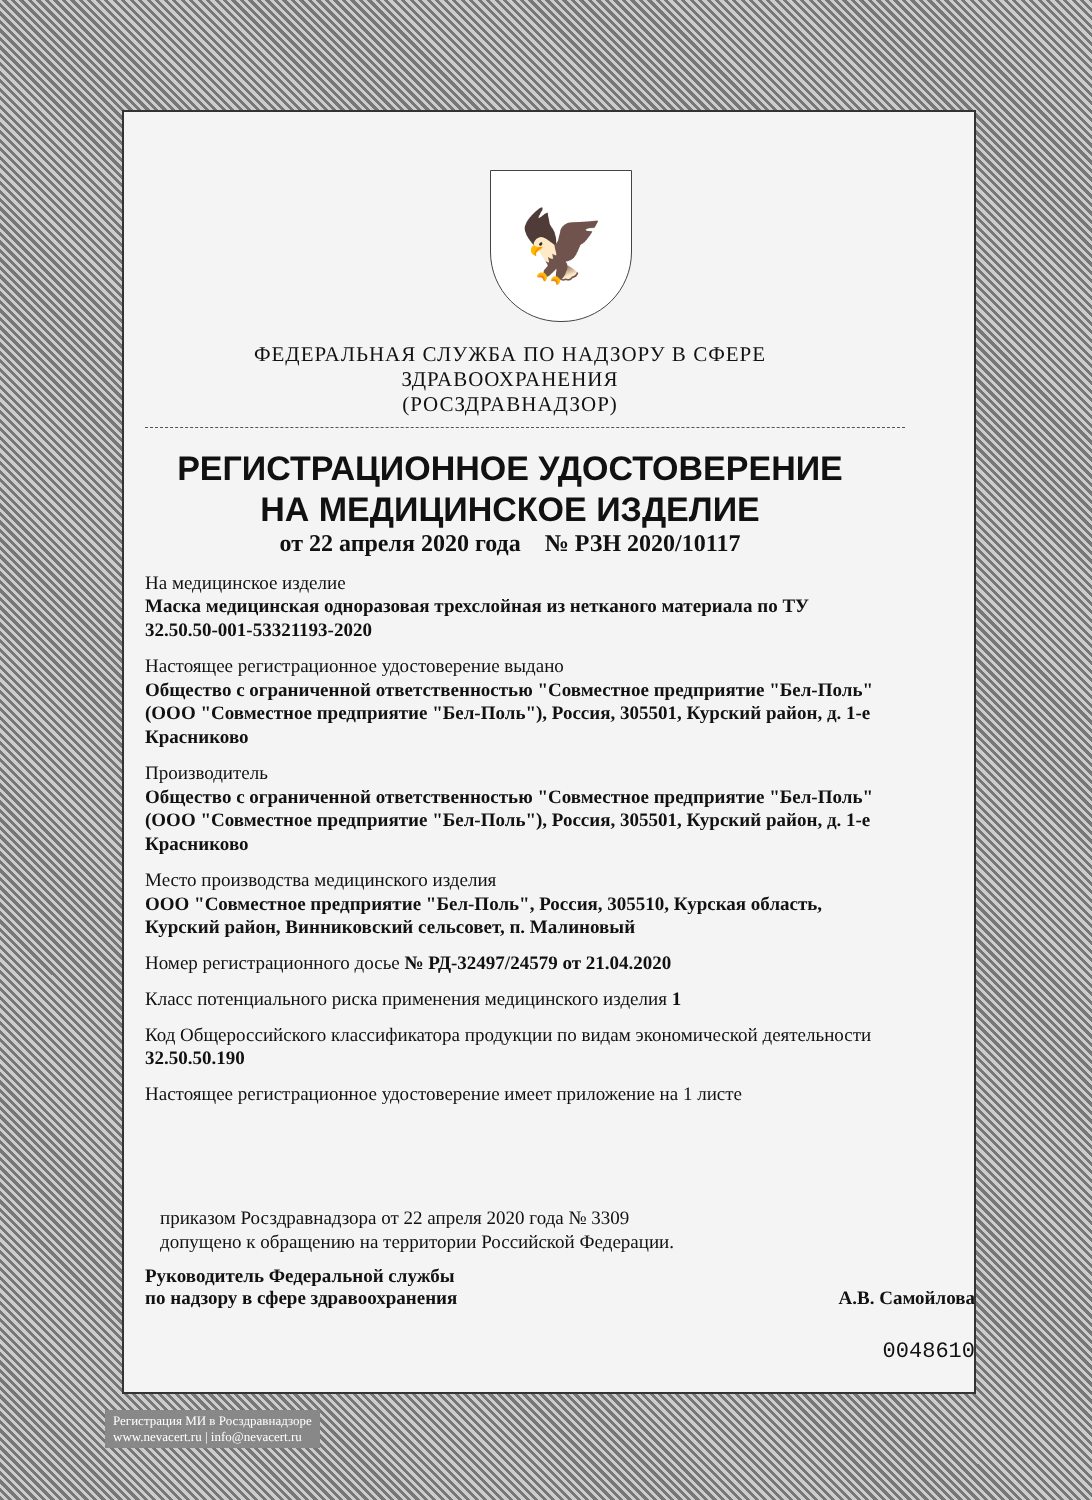🦅
ФЕДЕРАЛЬНАЯ СЛУЖБА ПО НАДЗОРУ В СФЕРЕ ЗДРАВООХРАНЕНИЯ
(РОСЗДРАВНАДЗОР)
РЕГИСТРАЦИОННОЕ УДОСТОВЕРЕНИЕ
НА МЕДИЦИНСКОЕ ИЗДЕЛИЕ
от 22 апреля 2020 года № РЗН 2020/10117
На медицинское изделие
Маска медицинская одноразовая трехслойная из нетканого материала по ТУ 32.50.50-001-53321193-2020
Настоящее регистрационное удостоверение выдано
Общество с ограниченной ответственностью "Совместное предприятие "Бел-Поль" (ООО "Совместное предприятие "Бел-Поль"), Россия, 305501, Курский район, д. 1-е Красниково
Производитель
Общество с ограниченной ответственностью "Совместное предприятие "Бел-Поль" (ООО "Совместное предприятие "Бел-Поль"), Россия, 305501, Курский район, д. 1-е Красниково
Место производства медицинского изделия
ООО "Совместное предприятие "Бел-Поль", Россия, 305510, Курская область, Курский район, Винниковский сельсовет, п. Малиновый
Номер регистрационного досье № РД-32497/24579 от 21.04.2020
Класс потенциального риска применения медицинского изделия 1
Код Общероссийского классификатора продукции по видам экономической деятельности 32.50.50.190
Настоящее регистрационное удостоверение имеет приложение на 1 листе
приказом Росздравнадзора от 22 апреля 2020 года № 3309
допущено к обращению на территории Российской Федерации.
Руководитель Федеральной службы
по надзору в сфере здравоохранения А.В. Самойлова
0048610
Регистрация МИ в Росздравнадзоре
www.nevacert.ru | info@nevacert.ru